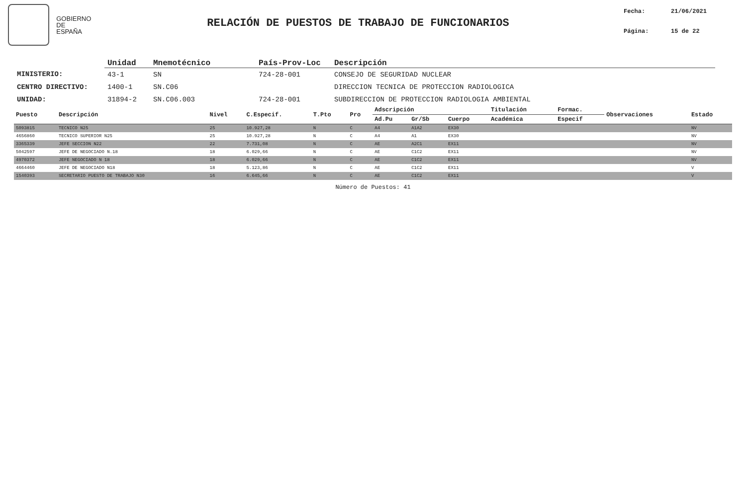GOBIERNO
DE ESPAÑA
RELACIÓN DE PUESTOS DE TRABAJO DE FUNCIONARIOS
Fecha: 21/06/2021
Página: 15 de 22
| | Unidad | Mnemotécnico | País-Prov-Loc | Descripción |
| --- | --- | --- | --- | --- |
| MINISTERIO: | 43-1 | SN | 724-28-001 | CONSEJO DE SEGURIDAD NUCLEAR |
| CENTRO DIRECTIVO: | 1400-1 | SN.C06 | | DIRECCION TECNICA DE PROTECCION RADIOLOGICA |
| UNIDAD: | 31894-2 | SN.C06.003 | 724-28-001 | SUBDIRECCION DE PROTECCION RADIOLOGIA AMBIENTAL |
| Puesto | Descripción | Nivel | C.Especif. | T.Pto | Pro | Adscripción | | | Titulación | Formac. | Observaciones | Estado |
| --- | --- | --- | --- | --- | --- | --- | --- | --- | --- | --- | --- | --- |
| | | | | | | Ad.Pu | Gr/Sb | Cuerpo | Académica | Especif | | |
| 5093815 | TECNICO N25 | 25 | 10.927,28 | N | C | A4 | A1A2 | EX30 | | | | NV |
| 4656860 | TECNICO SUPERIOR N25 | 25 | 10.927,28 | N | C | A4 | A1 | EX30 | | | | NV |
| 3365339 | JEFE SECCION N22 | 22 | 7.731,08 | N | C | AE | A2C1 | EX11 | | | | NV |
| 5042597 | JEFE DE NEGOCIADO N.18 | 18 | 6.029,66 | N | C | AE | C1C2 | EX11 | | | | NV |
| 4970372 | JEFE NEGOCIADO N 18 | 18 | 6.029,66 | N | C | AE | C1C2 | EX11 | | | | NV |
| 4664460 | JEFE DE NEGOCIADO N18 | 18 | 5.123,86 | N | C | AE | C1C2 | EX11 | | | | V |
| 1540393 | SECRETARIO PUESTO DE TRABAJO N30 | 16 | 6.645,66 | N | C | AE | C1C2 | EX11 | | | | V |
Número de Puestos: 41